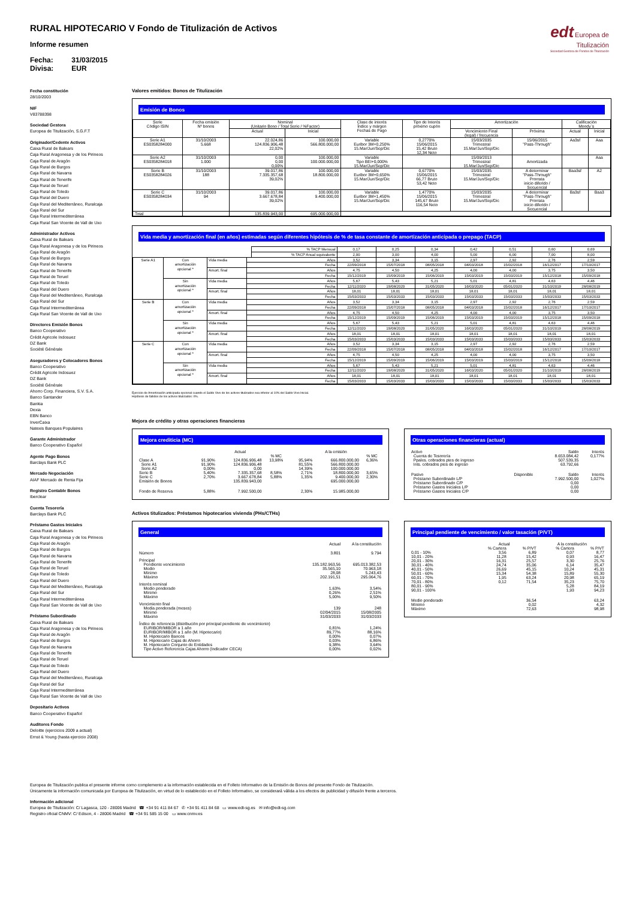edt Europea de
Titulización
Sociedad Gestora de Fondos de Titulización
RURAL HIPOTECARIO V Fondo de Titulización de Activos
Informe resumen
Fecha:
Divisa:
31/03/2015
EUR
Fecha constitución
28/10/2003
NIF
V83788398
Sociedad Gestora
Europea de Titulización, S.G.F.T
Originador/Cedente Activos
Caixa Rural de Balears
Caja Rural Aragonesa y de los Pirineos
Caja Rural de Aragón
Caja Rural de Burgos
Caja Rural de Navarra
Caja Rural de Tenerife
Caja Rural de Teruel
Caja Rural de Toledo
Caja Rural del Duero
Caja Rural del Mediterráneo, Ruralcaja
Caja Rural del Sur
Caja Rural Intermediterránea
Caja Rural San Vicente de Vall de Uxo
Administrador Activos
Caixa Rural de Balears
Caja Rural Aragonesa y de los Pirineos
Caja Rural de Aragón
Caja Rural de Burgos
Caja Rural de Navarra
Caja Rural de Tenerife
Caja Rural de Teruel
Caja Rural de Toledo
Caja Rural del Duero
Caja Rural del Mediterráneo, Ruralcaja
Caja Rural del Sur
Caja Rural Intermediterránea
Caja Rural San Vicente de Vall de Uxo
Directores Emisión Bonos
Banco Cooperativo
Crédit Agricole Indosuez
DZ Bank
Société Générale
Aseguradores y Colocadores Bonos
Banco Cooperativo
Crédit Agricole Indosuez
DZ Bank
Société Générale
Ahorro Corp. Financiera, S.V. S.A.
Banco Santander
Bankia
Dexia
EBN Banco
InverCaixa
Natexis Banques Populaires
Garante Administrador
Banco Cooperativo Español
Agente Pago Bonos
Barclays Bank PLC
Mercado Negociación
AIAF Mercado de Renta Fija
Registro Contable Bonos
Iberclear
Cuenta Tesorería
Barclays Bank PLC
Préstamo Gastos Iniciales
Caixa Rural de Balears
Caja Rural Aragonesa y de los Pirineos
Caja Rural de Aragón
Caja Rural de Burgos
Caja Rural de Navarra
Caja Rural de Tenerife
Caja Rural de Teruel
Caja Rural de Toledo
Caja Rural del Duero
Caja Rural del Mediterráneo, Ruralcaja
Caja Rural del Sur
Caja Rural Intermediterránea
Caja Rural San Vicente de Vall de Uxo
Préstamo Subordinado
Caixa Rural de Balears
Caja Rural Aragonesa y de los Pirineos
Caja Rural de Aragón
Caja Rural de Burgos
Caja Rural de Navarra
Caja Rural de Tenerife
Caja Rural de Teruel
Caja Rural de Toledo
Caja Rural del Duero
Caja Rural del Mediterráneo, Ruralcaja
Caja Rural del Sur
Caja Rural Intermediterránea
Caja Rural San Vicente de Vall de Uxo
Depositario Activos
Banco Cooperativo Español
Auditores Fondo
Deloitte (ejercicios 2009 a actual)
Ernst & Young (hasta ejercicio 2008)
Valores emitidos: Bonos de Titulización
Emisión de Bonos
| Serie Código ISIN | Fecha emisión Nº bonos | Nominal (Unitario Bono / Total Serie / %Factor) | | Clase de interés Índice y márgen Fechas de Pago | Tipo de Interés próximo cupón | Amortización | | Calificación Moody´s | |
| --- | --- | --- | --- | --- | --- | --- | --- | --- | --- |
| | | Actual | Inicial | | | Vencimiento Final (legal) / frecuencia | Próxima | Actual | Inicial |
| Serie A1 ES0358284000 | 31/10/2003 5.668 | 22.024,86 124.836.906,48 22,02% | 100.000,00 566.800.000,00 | Variable Euribor 3M+0,250% 15.Mar/Jun/Sep/Dic | 0,2770% 15/06/2015 15,42 Bruto 12,34 Neto | 15/03/2035 Trimestral 15.Mar/Jun/Sep/Dic | 15/06/2015 "Pass-Through" | Aa3sf | Aaa |
| Serie A2 ES0358284018 | 31/10/2003 1.000 | 0,00 0,00 0,00% | 100.000,00 100.000.000,00 | Variable Tipo BEI+0,000% 15.Mar/Jun/Sep/Dic | | 15/09/2013 Trimestral 15.Mar/Jun/Sep/Dic | Amortizada | | Aaa |
| Serie B ES0358284026 | 31/10/2003 188 | 39.017,86 7.335.357,68 39,02% | 100.000,00 18.800.000,00 | Variable Euribor 3M+0,650% 15.Mar/Jun/Sep/Dic | 0,6770% 15/06/2015 66,77 Bruto 53,42 Neto | 15/03/2035 Trimestral 15.Mar/Jun/Sep/Dic | A determinar "Pass-Through" Prorrata inicio diferido / Secuencial | Baa3sf | A2 |
| Serie C ES0358284034 | 31/10/2003 94 | 39.017,86 3.667.678,84 39,02% | 100.000,00 9.400.000,00 | Variable Euribor 3M+1,450% 15.Mar/Jun/Sep/Dic | 1,4770% 15/06/2015 145,67 Bruto 116,54 Neto | 15/03/2035 Trimestral 15.Mar/Jun/Sep/Dic | A determinar "Pass-Through" Prorrata inicio diferido / Secuencial | Ba3sf | Baa3 |
| Total | | 135.839.943,00 | 695.000.000,00 | | | | | | |
Vida media y amortización final (en años) estimadas según diferentes hipótesis de % de tasa constante de amortización anticipada o prepago (TACP)
| | | | | % TACP Mensual | 0,17 | 0,25 | 0,34 | 0,42 | 0,51 | 0,60 | 0,69 |
| | | | | % TACP Anual equivalente | 2,00 | 3,00 | 4,00 | 5,00 | 6,00 | 7,00 | 8,00 |
| Serie A1 | Con amortización opcional * | Vida media | Años | | 3,52 | 3,34 | 3,15 | 2,97 | 2,92 | 2,76 | 2,59 |
| | | | Fecha | | 22/09/2018 | 15/07/2018 | 08/05/2018 | 04/03/2018 | 15/02/2018 | 16/12/2017 | 17/10/2017 |
| | | Amort. final | Años | | 4,75 | 4,50 | 4,25 | 4,00 | 4,00 | 3,75 | 3,50 |
| | | | Fecha | | 15/12/2019 | 15/09/2019 | 15/06/2019 | 15/03/2019 | 15/03/2019 | 15/12/2018 | 15/09/2018 |
| | Sin amortización opcional * | Vida media | Años | | 5,67 | 5,43 | 5,21 | 5,01 | 4,81 | 4,63 | 4,46 |
| | | | Fecha | | 12/11/2020 | 19/08/2020 | 31/05/2020 | 16/03/2020 | 05/01/2020 | 31/10/2019 | 28/08/2019 |
| | | Amort. final | Años | | 18,01 | 18,01 | 18,01 | 18,01 | 18,01 | 18,01 | 18,01 |
| | | | Fecha | | 15/03/2033 | 15/03/2033 | 15/03/2033 | 15/03/2033 | 15/03/2033 | 15/03/2033 | 15/03/2033 |
| Serie B | Con amortización opcional * | Vida media | Años | | 3,52 | 3,34 | 3,15 | 2,97 | 2,92 | 2,76 | 2,59 |
| | | | Fecha | | 22/09/2018 | 15/07/2018 | 08/05/2018 | 04/03/2018 | 15/02/2018 | 16/12/2017 | 17/10/2017 |
| | | Amort. final | Años | | 4,75 | 4,50 | 4,25 | 4,00 | 4,00 | 3,75 | 3,50 |
| | | | Fecha | | 15/12/2019 | 15/09/2019 | 15/06/2019 | 15/03/2019 | 15/03/2019 | 15/12/2018 | 15/09/2018 |
| | Sin amortización opcional * | Vida media | Años | | 5,67 | 5,43 | 5,21 | 5,01 | 4,81 | 4,63 | 4,46 |
| | | | Fecha | | 12/11/2020 | 19/08/2020 | 31/05/2020 | 16/03/2020 | 05/01/2020 | 31/10/2019 | 28/08/2019 |
| | | Amort. final | Años | | 18,01 | 18,01 | 18,01 | 18,01 | 18,01 | 18,01 | 18,01 |
| | | | Fecha | | 15/03/2033 | 15/03/2033 | 15/03/2033 | 15/03/2033 | 15/03/2033 | 15/03/2033 | 15/03/2033 |
| Serie C | Con amortización opcional * | Vida media | Años | | 3,52 | 3,34 | 3,15 | 2,97 | 2,92 | 2,76 | 2,59 |
| | | | Fecha | | 22/09/2018 | 15/07/2018 | 08/05/2018 | 04/03/2018 | 15/02/2018 | 16/12/2017 | 17/10/2017 |
| | | Amort. final | Años | | 4,75 | 4,50 | 4,25 | 4,00 | 4,00 | 3,75 | 3,50 |
| | | | Fecha | | 15/12/2019 | 15/09/2019 | 15/06/2019 | 15/03/2019 | 15/03/2019 | 15/12/2018 | 15/09/2018 |
| | Sin amortización opcional * | Vida media | Años | | 5,67 | 5,43 | 5,21 | 5,01 | 4,81 | 4,63 | 4,46 |
| | | | Fecha | | 12/11/2020 | 19/08/2020 | 31/05/2020 | 16/03/2020 | 05/01/2020 | 31/10/2019 | 28/08/2019 |
| | | Amort. final | Años | | 18,01 | 18,01 | 18,01 | 18,01 | 18,01 | 18,01 | 18,01 |
| | | | Fecha | | 15/03/2033 | 15/03/2033 | 15/03/2033 | 15/03/2033 | 15/03/2033 | 15/03/2033 | 15/03/2033 |
Ejercicio de Amortización anticipada opcional cuando el Saldo Vivo de los activos titulizados sea inferior al 10% del Saldo Vivo Inicial.
Hipótesis de fallidos de los activos titulizados: 0%.
Mejora de crédito y otras operaciones financieras
Mejora crediticia (MC)
| | Actual | | | A la emisión | | |
| | | | % MC | | | % MC |
| Clase A | 91,90% | 124.836.906,48 | 13,98% | 95,94% | 666.800.000,00 | 6,36% |
| Serie A1 | 91,90% | 124.836.906,48 | | 81,55% | 566.800.000,00 | |
| Serie A2 | 0,00% | 0,00 | | 14,39% | 100.000.000,00 | |
| Serie B | 5,40% | 7.335.357,68 | 8,58% | 2,71% | 18.800.000,00 | 3,65% |
| Serie C | 2,70% | 3.667.678,84 | 5,88% | 1,35% | 9.400.000,00 | 2,30% |
| Emisión de Bonos | | 135.839.943,00 | | | 695.000.000,00 | |
| Fondo de Reserva | 5,88% | 7.992.500,00 | | 2,30% | 15.985.000,00 | |
Otras operaciones financieras (actual)
| Activo | | Saldo | Interés |
| Cuenta de Tesorería | | 8.653.084,42 | 0,177% |
| Ppales. cobrados ptes de ingreso | | 507.539,35 | |
| Ints. cobrados ptes de ingreso | | 63.792,66 | |
| Pasivo | Disponible | Saldo | Interés |
| Préstamo Subordinado L/P | | 7.992.500,00 | 1,027% |
| Préstamo Subordinado C/P | | 0,00 | |
| Préstamo Gastos Iniciales L/P | | 0,00 | |
| Préstamo Gastos Iniciales C/P | | 0,00 | |
Activos titulizados: Préstamos hipotecarios vivienda (PHs/CTHs)
General
| | Actual | A la constitución |
| Número | 3.801 | 9.794 |
| Principal | | |
| Pendiente vencimiento | 135.182.963,56 | 695.013.382,53 |
| Medio | 35.565,10 | 70.963,18 |
| Mínimo | 28,08 | 5.243,43 |
| Máximo | 202.191,51 | 295.064,76 |
| Interés nominal | | |
| Medio ponderado | 1,63% | 3,54% |
| Mínimo | 0,26% | 2,51% |
| Máximo | 5,00% | 9,50% |
| Vencimiento final | | |
| Media ponderada (meses) | 139 | 248 |
| Mínimo | 02/04/2015 | 15/08/2005 |
| Máximo | 31/03/2033 | 31/03/2033 |
| Índice de referencia (distribución por principal pendiente de vencimiento) | | |
| EURIBOR/MIBOR a 1 año | 0,81% | 1,24% |
| EURIBOR/MIBOR a 1 año (M. Hipotecario) | 89,77% | 88,16% |
| M. Hipotecario Bancos | 0,00% | 0,07% |
| M. Hipotecario Cajas de Ahorro | 0,03% | 6,86% |
| M. Hipotecario Conjunto de Entidades | 9,38% | 3,64% |
| Tipo Activo Referencia Cajas Ahorro (Indicador CECA) | 0,00% | 0,02% |
Principal pendiente de vencimiento / valor tasación (P/VT)
| | Actual | | A la constitución | |
| | % Cartera | % P/VT | % Cartera | % P/VT |
| 0,01 - 10% | 3,56 | 6,89 | 0,07 | 8,77 |
| 10,01 - 20% | 11,28 | 15,42 | 0,93 | 16,47 |
| 20,01 - 30% | 16,31 | 25,57 | 3,30 | 25,76 |
| 30,01 - 40% | 24,74 | 35,06 | 6,14 | 35,47 |
| 40,01 - 50% | 26,69 | 45,15 | 10,24 | 45,31 |
| 50,01 - 60% | 15,34 | 54,38 | 15,89 | 55,30 |
| 60,01 - 70% | 1,95 | 63,24 | 20,98 | 65,19 |
| 70,01 - 80% | 0,12 | 71,54 | 35,23 | 75,70 |
| 80,01 - 90% | | | 5,28 | 84,19 |
| 90,01 - 100% | | | 1,93 | 94,23 |
| Medio ponderado | | 36,54 | | 63,24 |
| Mínimo | | 0,02 | | 4,32 |
| Máximo | | 72,63 | | 98,98 |
Europea de Titulización publica el presente informe como complemento a la información establecida en el Folleto Informativo de la Emisión de Bonos del presente Fondo de Titulización.
Únicamente la información comunicada por Europea de Titulización, en virtud de lo establecido en el Folleto Informativo, se considerará válida a los efectos de publicidad y difusión frente a terceros.
Información adicional
Europea de Titulización: C/ Lagasca, 120 - 28006 Madrid ☎ +34 91 411 84 67 ✆ +34 91 411 84 68 ▭ www.edt-sg.es ✉ info@edt-sg.com
Registro oficial CNMV: C/ Edison, 4 - 28006 Madrid ☎ +34 91 585 15 00 ▭ www.cnmv.es